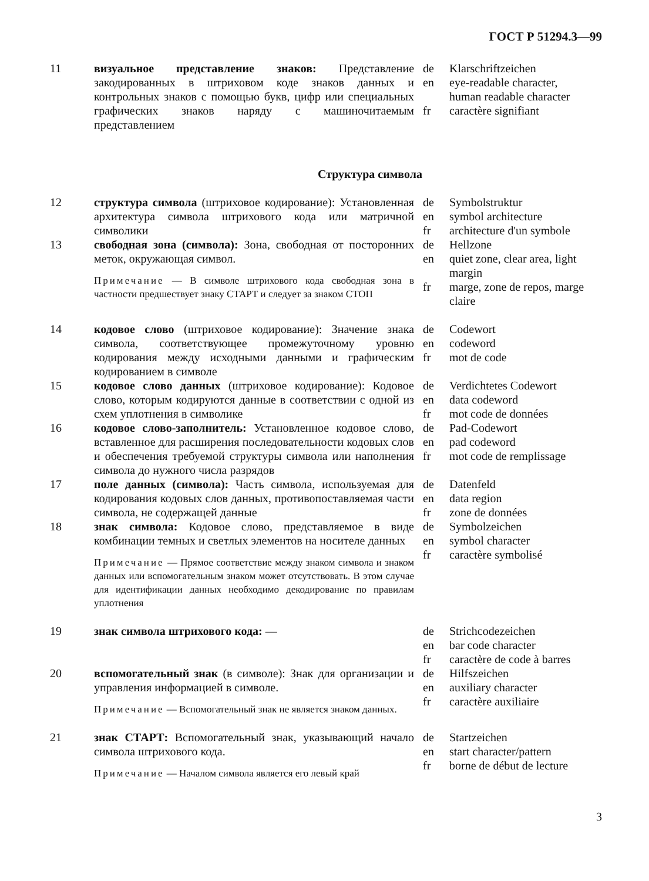ГОСТ Р 51294.3—99
11 визуальное представление знаков: Представление закодированных в штриховом коде знаков данных и контрольных знаков с помощью букв, цифр или специальных графических знаков наряду с машиночитаемым представлением
de
en
fr
Klarschriftzeichen
eye-readable character,
human readable character
caractère signifiant
Структура символа
12 структура символа (штриховое кодирование): Установленная архитектура символа штрихового кода или матричной символики
de
en
fr
Symbolstruktur
symbol architecture
architecture d'un symbole
13 свободная зона (символа): Зона, свободная от посторонних меток, окружающая символ.
Примечание — В символе штрихового кода свободная зона в частности предшествует знаку СТАРТ и следует за знаком СТОП
de
en
fr
Hellzone
quiet zone, clear area, light margin
marge, zone de repos, marge claire
14 кодовое слово (штриховое кодирование): Значение знака символа, соответствующее промежуточному уровню кодирования между исходными данными и графическим кодированием в символе
de
en
fr
Codewort
codeword
mot de code
15 кодовое слово данных (штриховое кодирование): Кодовое слово, которым кодируются данные в соответствии с одной из схем уплотнения в символике
de
en
fr
Verdichtetes Codewort
data codeword
mot code de données
16 кодовое слово-заполнитель: Установленное кодовое слово, вставленное для расширения последовательности кодовых слов и обеспечения требуемой структуры символа или наполнения символа до нужного числа разрядов
de
en
fr
Pad-Codewort
pad codeword
mot code de remplissage
17 поле данных (символа): Часть символа, используемая для кодирования кодовых слов данных, противопоставляемая части символа, не содержащей данные
de
en
fr
Datenfeld
data region
zone de données
18 знак символа: Кодовое слово, представляемое в виде комбинации темных и светлых элементов на носителе данных
Примечание — Прямое соответствие между знаком символа и знаком данных или вспомогательным знаком может отсутствовать. В этом случае для идентификации данных необходимо декодирование по правилам уплотнения
de
en
fr
Symbolzeichen
symbol character
caractère symbolisé
19 знак символа штрихового кода: — de
en
fr
Strichcodezeichen
bar code character
caractère de code à barres
20 вспомогательный знак (в символе): Знак для организации и управления информацией в символе.
Примечание — Вспомогательный знак не является знаком данных.
de
en
fr
Hilfszeichen
auxiliary character
caractère auxiliaire
21 знак СТАРТ: Вспомогательный знак, указывающий начало символа штрихового кода.
Примечание — Началом символа является его левый край
de
en
fr
Startzeichen
start character/pattern
borne de début de lecture
3